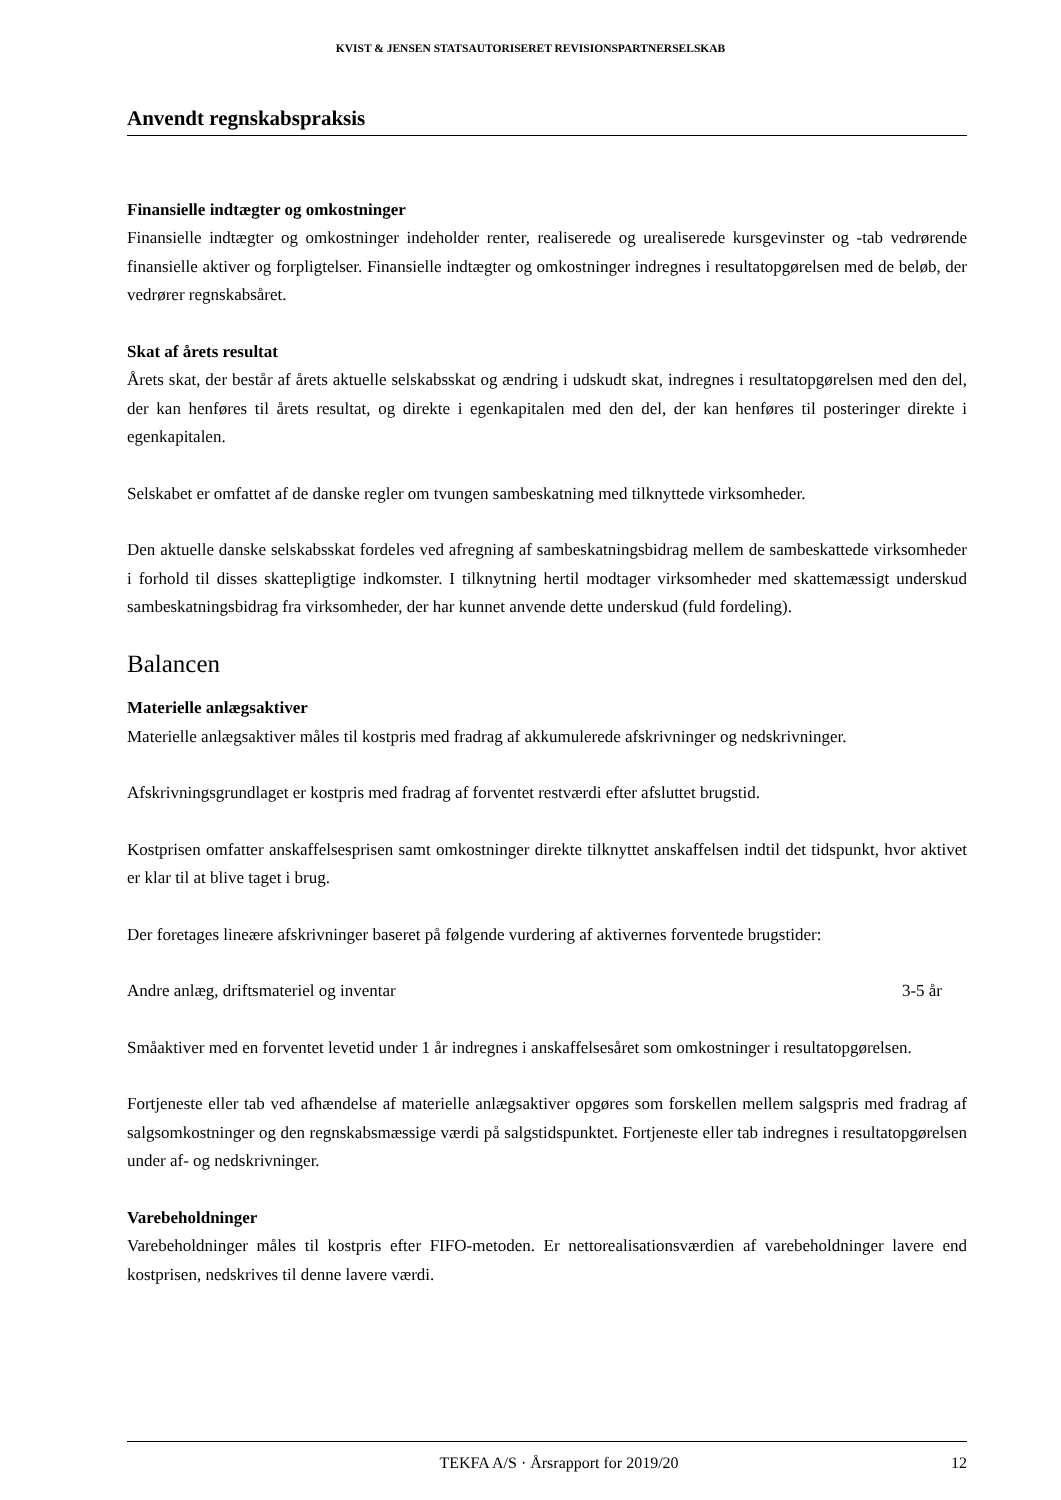KVIST & JENSEN STATSAUTORISERET REVISIONSPARTNERSELSKAB
Anvendt regnskabspraksis
Finansielle indtægter og omkostninger
Finansielle indtægter og omkostninger indeholder renter, realiserede og urealiserede kursgevinster og -tab vedrørende finansielle aktiver og forpligtelser. Finansielle indtægter og omkostninger indregnes i resultatopgørelsen med de beløb, der vedrører regnskabsåret.
Skat af årets resultat
Årets skat, der består af årets aktuelle selskabsskat og ændring i udskudt skat, indregnes i resultatopgørelsen med den del, der kan henføres til årets resultat, og direkte i egenkapitalen med den del, der kan henføres til posteringer direkte i egenkapitalen.
Selskabet er omfattet af de danske regler om tvungen sambeskatning med tilknyttede virksomheder.
Den aktuelle danske selskabsskat fordeles ved afregning af sambeskatningsbidrag mellem de sambeskattede virksomheder i forhold til disses skattepligtige indkomster. I tilknytning hertil modtager virksomheder med skattemæssigt underskud sambeskatningsbidrag fra virksomheder, der har kunnet anvende dette underskud (fuld fordeling).
Balancen
Materielle anlægsaktiver
Materielle anlægsaktiver måles til kostpris med fradrag af akkumulerede afskrivninger og nedskrivninger.
Afskrivningsgrundlaget er kostpris med fradrag af forventet restværdi efter afsluttet brugstid.
Kostprisen omfatter anskaffelsesprisen samt omkostninger direkte tilknyttet anskaffelsen indtil det tidspunkt, hvor aktivet er klar til at blive taget i brug.
Der foretages lineære afskrivninger baseret på følgende vurdering af aktivernes forventede brugstider:
Andre anlæg, driftsmateriel og inventar 3-5 år
Småaktiver med en forventet levetid under 1 år indregnes i anskaffelsesåret som omkostninger i resultatopgørelsen.
Fortjeneste eller tab ved afhændelse af materielle anlægsaktiver opgøres som forskellen mellem salgspris med fradrag af salgsomkostninger og den regnskabsmæssige værdi på salgstidspunktet. Fortjeneste eller tab indregnes i resultatopgørelsen under af- og nedskrivninger.
Varebeholdninger
Varebeholdninger måles til kostpris efter FIFO-metoden. Er nettorealisationsværdien af varebeholdninger lavere end kostprisen, nedskrives til denne lavere værdi.
TEKFA A/S · Årsrapport for 2019/20 12